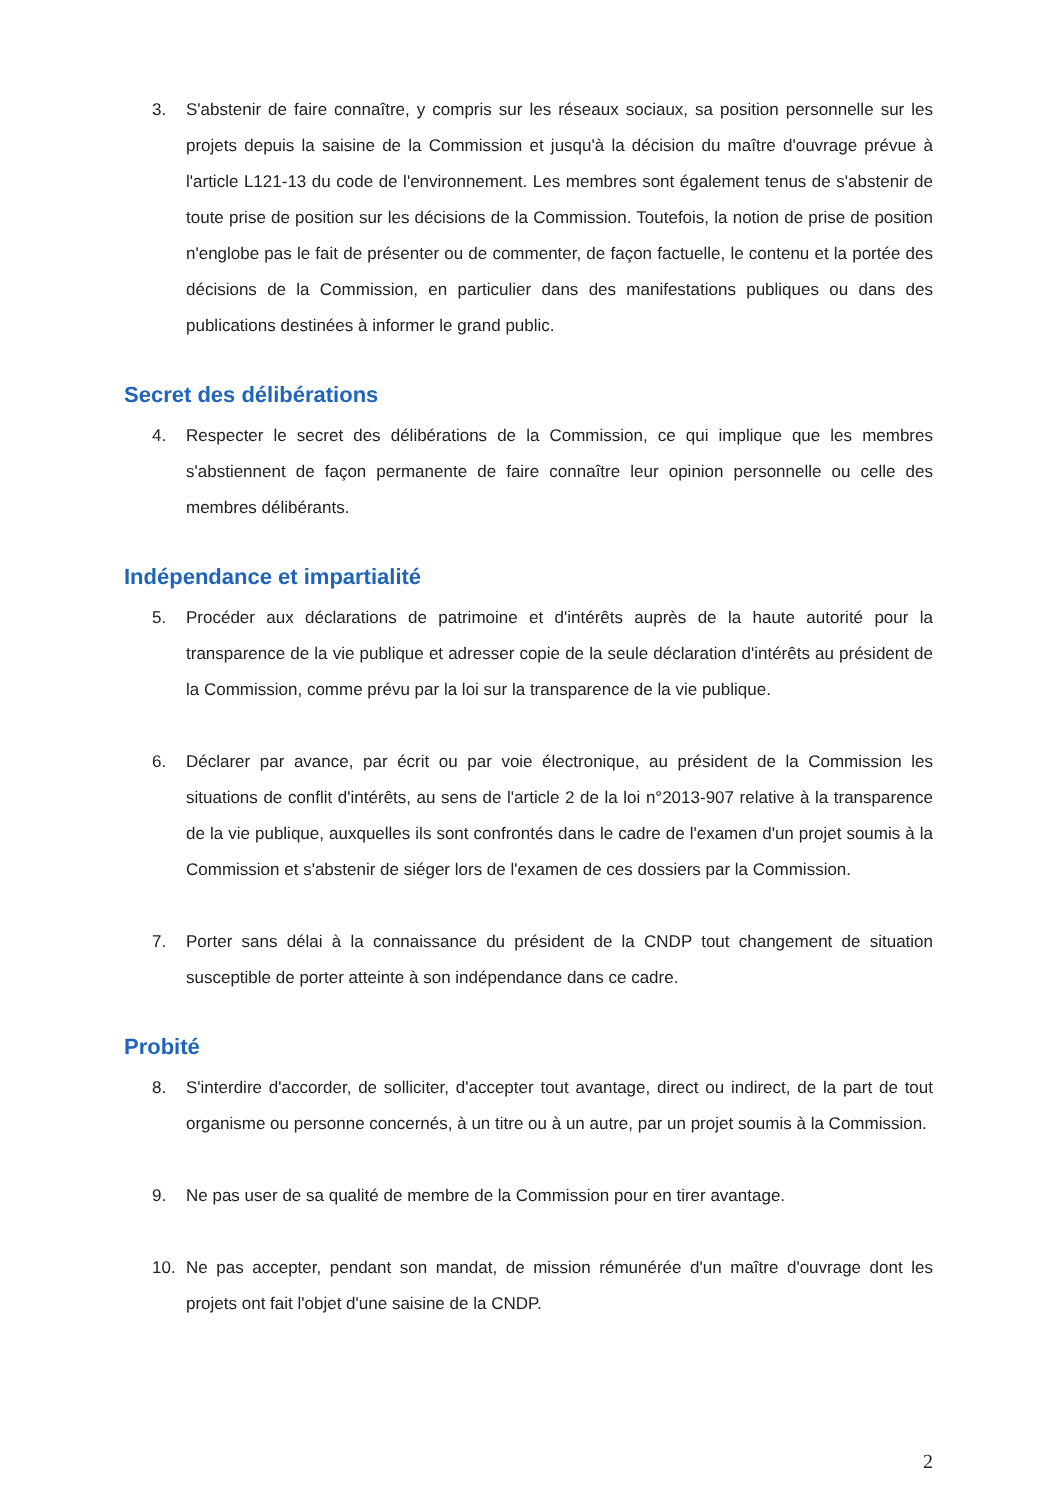3. S'abstenir de faire connaître, y compris sur les réseaux sociaux, sa position personnelle sur les projets depuis la saisine de la Commission et jusqu'à la décision du maître d'ouvrage prévue à l'article L121-13 du code de l'environnement. Les membres sont également tenus de s'abstenir de toute prise de position sur les décisions de la Commission. Toutefois, la notion de prise de position n'englobe pas le fait de présenter ou de commenter, de façon factuelle, le contenu et la portée des décisions de la Commission, en particulier dans des manifestations publiques ou dans des publications destinées à informer le grand public.
Secret des délibérations
4. Respecter le secret des délibérations de la Commission, ce qui implique que les membres s'abstiennent de façon permanente de faire connaître leur opinion personnelle ou celle des membres délibérants.
Indépendance et impartialité
5. Procéder aux déclarations de patrimoine et d'intérêts auprès de la haute autorité pour la transparence de la vie publique et adresser copie de la seule déclaration d'intérêts au président de la Commission, comme prévu par la loi sur la transparence de la vie publique.
6. Déclarer par avance, par écrit ou par voie électronique, au président de la Commission les situations de conflit d'intérêts, au sens de l'article 2 de la loi n°2013-907 relative à la transparence de la vie publique, auxquelles ils sont confrontés dans le cadre de l'examen d'un projet soumis à la Commission et s'abstenir de siéger lors de l'examen de ces dossiers par la Commission.
7. Porter sans délai à la connaissance du président de la CNDP tout changement de situation susceptible de porter atteinte à son indépendance dans ce cadre.
Probité
8. S'interdire d'accorder, de solliciter, d'accepter tout avantage, direct ou indirect, de la part de tout organisme ou personne concernés, à un titre ou à un autre, par un projet soumis à la Commission.
9. Ne pas user de sa qualité de membre de la Commission pour en tirer avantage.
10. Ne pas accepter, pendant son mandat, de mission rémunérée d'un maître d'ouvrage dont les projets ont fait l'objet d'une saisine de la CNDP.
2